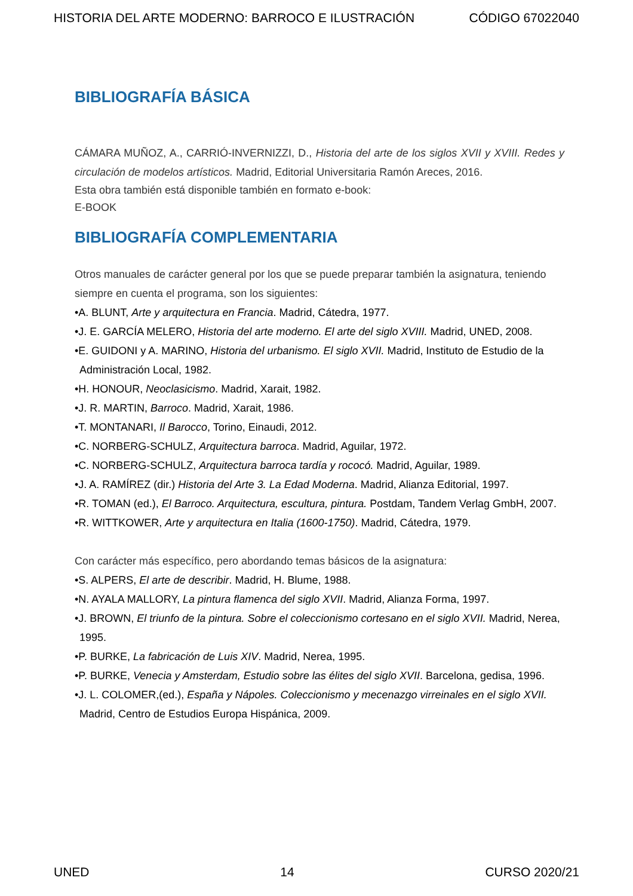HISTORIA DEL ARTE MODERNO: BARROCO E ILUSTRACIÓN CÓDIGO 67022040
BIBLIOGRAFÍA BÁSICA
CÁMARA MUÑOZ, A., CARRIÓ-INVERNIZZI, D., Historia del arte de los siglos XVII y XVIII. Redes y circulación de modelos artísticos. Madrid, Editorial Universitaria Ramón Areces, 2016.
Esta obra también está disponible también en formato e-book:
E-BOOK
BIBLIOGRAFÍA COMPLEMENTARIA
Otros manuales de carácter general por los que se puede preparar también la asignatura, teniendo siempre en cuenta el programa, son los siguientes:
•A. BLUNT, Arte y arquitectura en Francia. Madrid, Cátedra, 1977.
•J. E. GARCÍA MELERO, Historia del arte moderno. El arte del siglo XVIII. Madrid, UNED, 2008.
•E. GUIDONI y A. MARINO, Historia del urbanismo. El siglo XVII. Madrid, Instituto de Estudio de la Administración Local, 1982.
•H. HONOUR, Neoclasicismo. Madrid, Xarait, 1982.
•J. R. MARTIN, Barroco. Madrid, Xarait, 1986.
•T. MONTANARI, Il Barocco, Torino, Einaudi, 2012.
•C. NORBERG-SCHULZ, Arquitectura barroca. Madrid, Aguilar, 1972.
•C. NORBERG-SCHULZ, Arquitectura barroca tardía y rococó. Madrid, Aguilar, 1989.
•J. A. RAMÍREZ (dir.) Historia del Arte 3. La Edad Moderna. Madrid, Alianza Editorial, 1997.
•R. TOMAN (ed.), El Barroco. Arquitectura, escultura, pintura. Postdam, Tandem Verlag GmbH, 2007.
•R. WITTKOWER, Arte y arquitectura en Italia (1600-1750). Madrid, Cátedra, 1979.
Con carácter más específico, pero abordando temas básicos de la asignatura:
•S. ALPERS, El arte de describir. Madrid, H. Blume, 1988.
•N. AYALA MALLORY, La pintura flamenca del siglo XVII. Madrid, Alianza Forma, 1997.
•J. BROWN, El triunfo de la pintura. Sobre el coleccionismo cortesano en el siglo XVII. Madrid, Nerea, 1995.
•P. BURKE, La fabricación de Luis XIV. Madrid, Nerea, 1995.
•P. BURKE, Venecia y Amsterdam, Estudio sobre las élites del siglo XVII. Barcelona, gedisa, 1996.
•J. L. COLOMER,(ed.), España y Nápoles. Coleccionismo y mecenazgo virreinales en el siglo XVII. Madrid, Centro de Estudios Europa Hispánica, 2009.
UNED 14 CURSO 2020/21